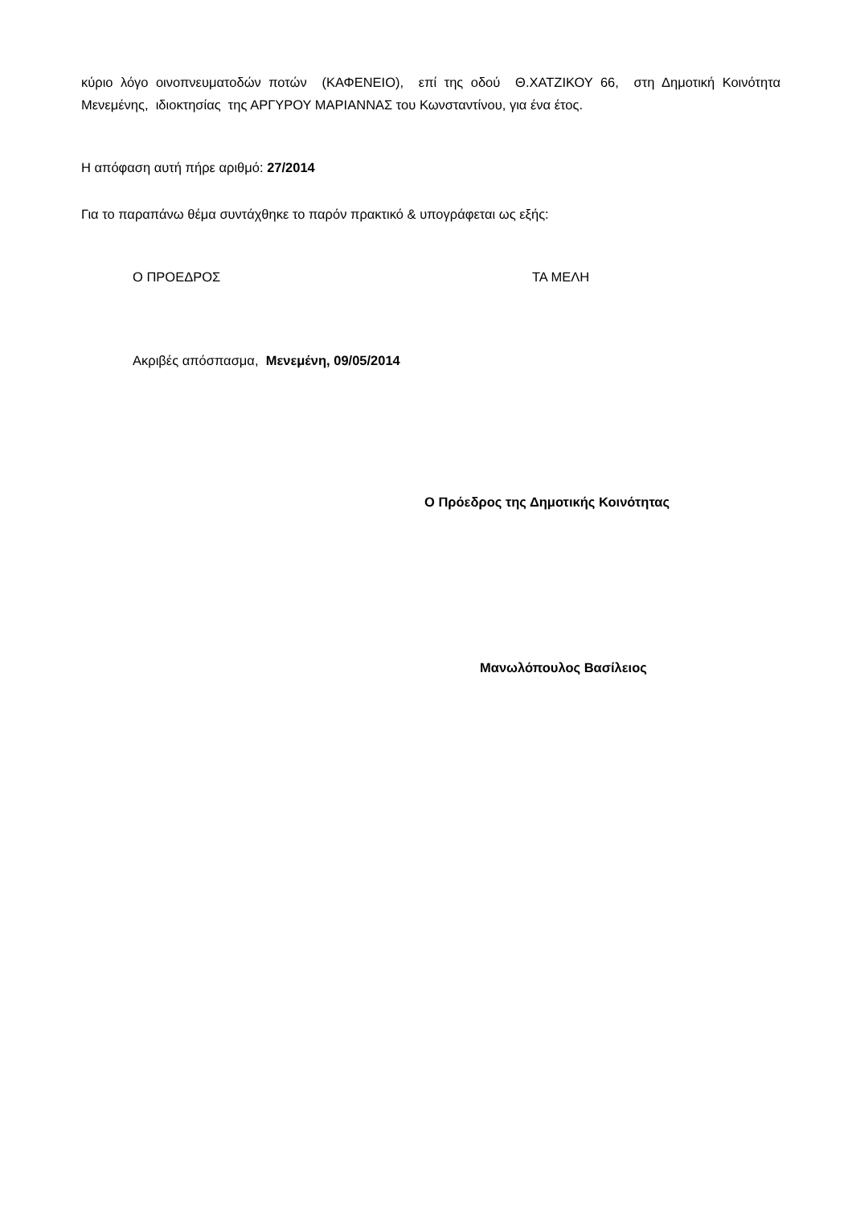κύριο λόγο οινοπνευματοδών ποτών (ΚΑΦΕΝΕΙΟ), επί της οδού Θ.ΧΑΤΖΙΚΟΥ 66, στη Δημοτική Κοινότητα Μενεμένης, ιδιοκτησίας της ΑΡΓΥΡΟΥ ΜΑΡΙΑΝΝΑΣ του Κωνσταντίνου, για ένα έτος.
Η απόφαση αυτή πήρε αριθμό: 27/2014
Για το παραπάνω θέμα συντάχθηκε το παρόν πρακτικό & υπογράφεται ως εξής:
Ο ΠΡΟΕΔΡΟΣ ΤΑ ΜΕΛΗ
Ακριβές απόσπασμα, Μενεμένη, 09/05/2014
Ο Πρόεδρος της Δημοτικής Κοινότητας
Μανωλόπουλος Βασίλειος